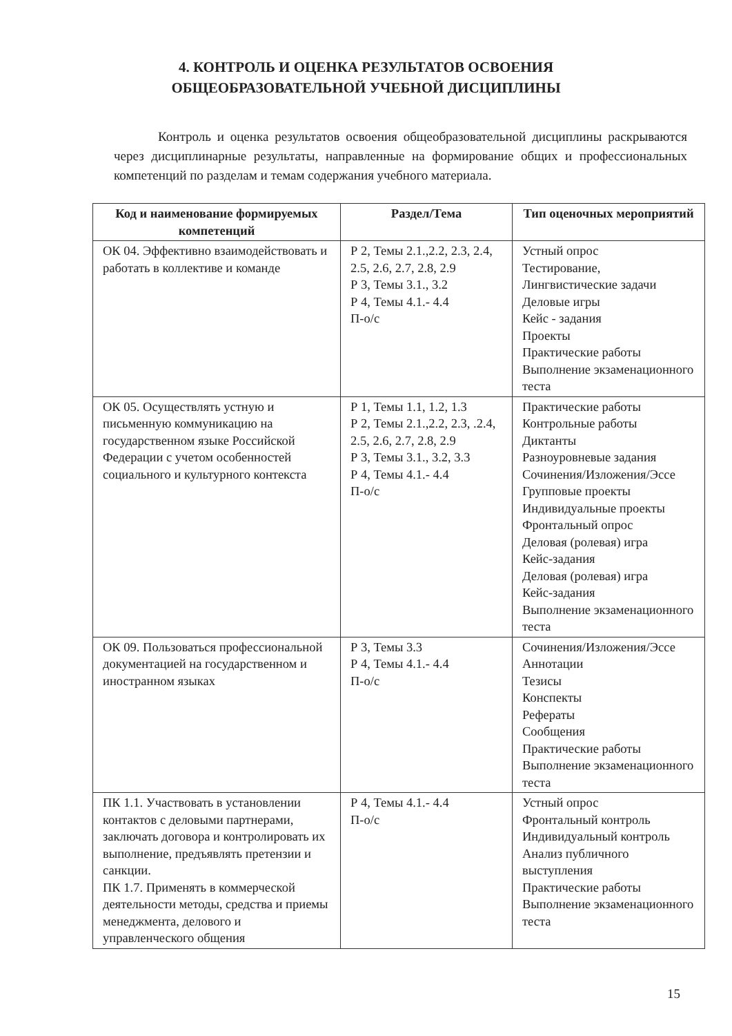4. КОНТРОЛЬ И ОЦЕНКА РЕЗУЛЬТАТОВ ОСВОЕНИЯ
ОБЩЕОБРАЗОВАТЕЛЬНОЙ УЧЕБНОЙ ДИСЦИПЛИНЫ
Контроль и оценка результатов освоения общеобразовательной дисциплины раскрываются через дисциплинарные результаты, направленные на формирование общих и профессиональных компетенций по разделам и темам содержания учебного материала.
| Код и наименование формируемых компетенций | Раздел/Тема | Тип оценочных мероприятий |
| --- | --- | --- |
| ОК 04. Эффективно взаимодействовать и работать в коллективе и команде | Р 2, Темы 2.1.,2.2, 2.3, 2.4, 2.5, 2.6, 2.7, 2.8, 2.9 Р 3, Темы 3.1., 3.2 Р 4, Темы 4.1.- 4.4 П-о/с | Устный опрос Тестирование, Лингвистические задачи Деловые игры Кейс - задания Проекты Практические работы Выполнение экзаменационного теста |
| ОК 05. Осуществлять устную и письменную коммуникацию на государственном языке Российской Федерации с учетом особенностей социального и культурного контекста | Р 1, Темы 1.1, 1.2, 1.3 Р 2, Темы 2.1.,2.2, 2.3, .2.4, 2.5, 2.6, 2.7, 2.8, 2.9 Р 3, Темы 3.1., 3.2, 3.3 Р 4, Темы 4.1.- 4.4 П-о/с | Практические работы Контрольные работы Диктанты Разноуровневые задания Сочинения/Изложения/Эссе Групповые проекты Индивидуальные проекты Фронтальный опрос Деловая (ролевая) игра Кейс-задания Деловая (ролевая) игра Кейс-задания Выполнение экзаменационного теста |
| ОК 09. Пользоваться профессиональной документацией на государственном и иностранном языках | Р 3, Темы 3.3 Р 4, Темы 4.1.- 4.4 П-о/с | Сочинения/Изложения/Эссе Аннотации Тезисы Конспекты Рефераты Сообщения Практические работы Выполнение экзаменационного теста |
| ПК 1.1. Участвовать в установлении контактов с деловыми партнерами, заключать договора и контролировать их выполнение, предъявлять претензии и санкции. ПК 1.7. Применять в коммерческой деятельности методы, средства и приемы менеджмента, делового и управленческого общения | Р 4, Темы 4.1.- 4.4 П-о/с | Устный опрос Фронтальный контроль Индивидуальный контроль Анализ публичного выступления Практические работы Выполнение экзаменационного теста |
15